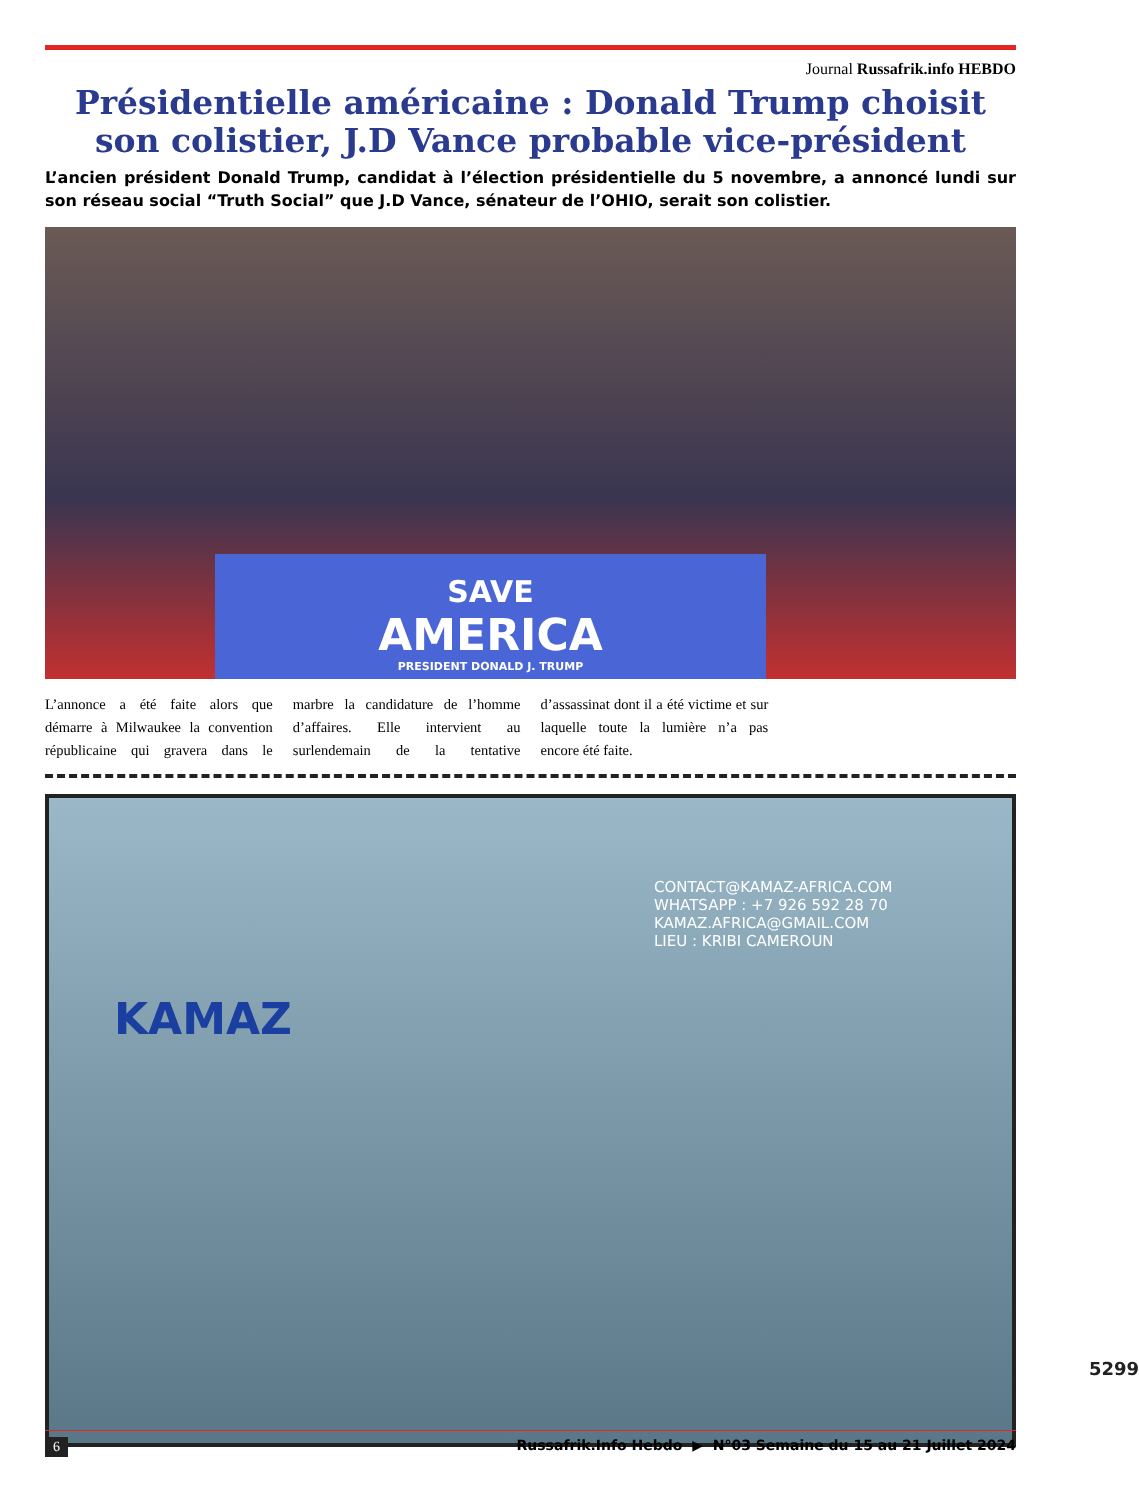Journal Russafrik.info HEBDO
Présidentielle américaine : Donald Trump choisit son colistier, J.D Vance probable vice-président
L’ancien président Donald Trump, candidat à l’élection présidentielle du 5 novembre, a annoncé lundi sur son réseau social “Truth Social” que J.D Vance, sénateur de l’OHIO, serait son colistier.
SAVE
AMERICA
PRESIDENT DONALD J. TRUMP
L’annonce a été faite alors que démarre à Milwaukee la convention républicaine qui gravera dans le marbre la candidature de l’homme d’affaires. Elle intervient au surlendemain de la tentative d’assassinat dont il a été victime et sur laquelle toute la lumière n’a pas encore été faite.
KAMAZ
CONTACT@KAMAZ-AFRICA.COM
WHATSAPP : +7 926 592 28 70
KAMAZ.AFRICA@GMAIL.COM
LIEU : KRIBI CAMEROUN
5299
6 Russafrik.Info Hebdo ▶ N°03 Semaine du 15 au 21 Juillet 2024